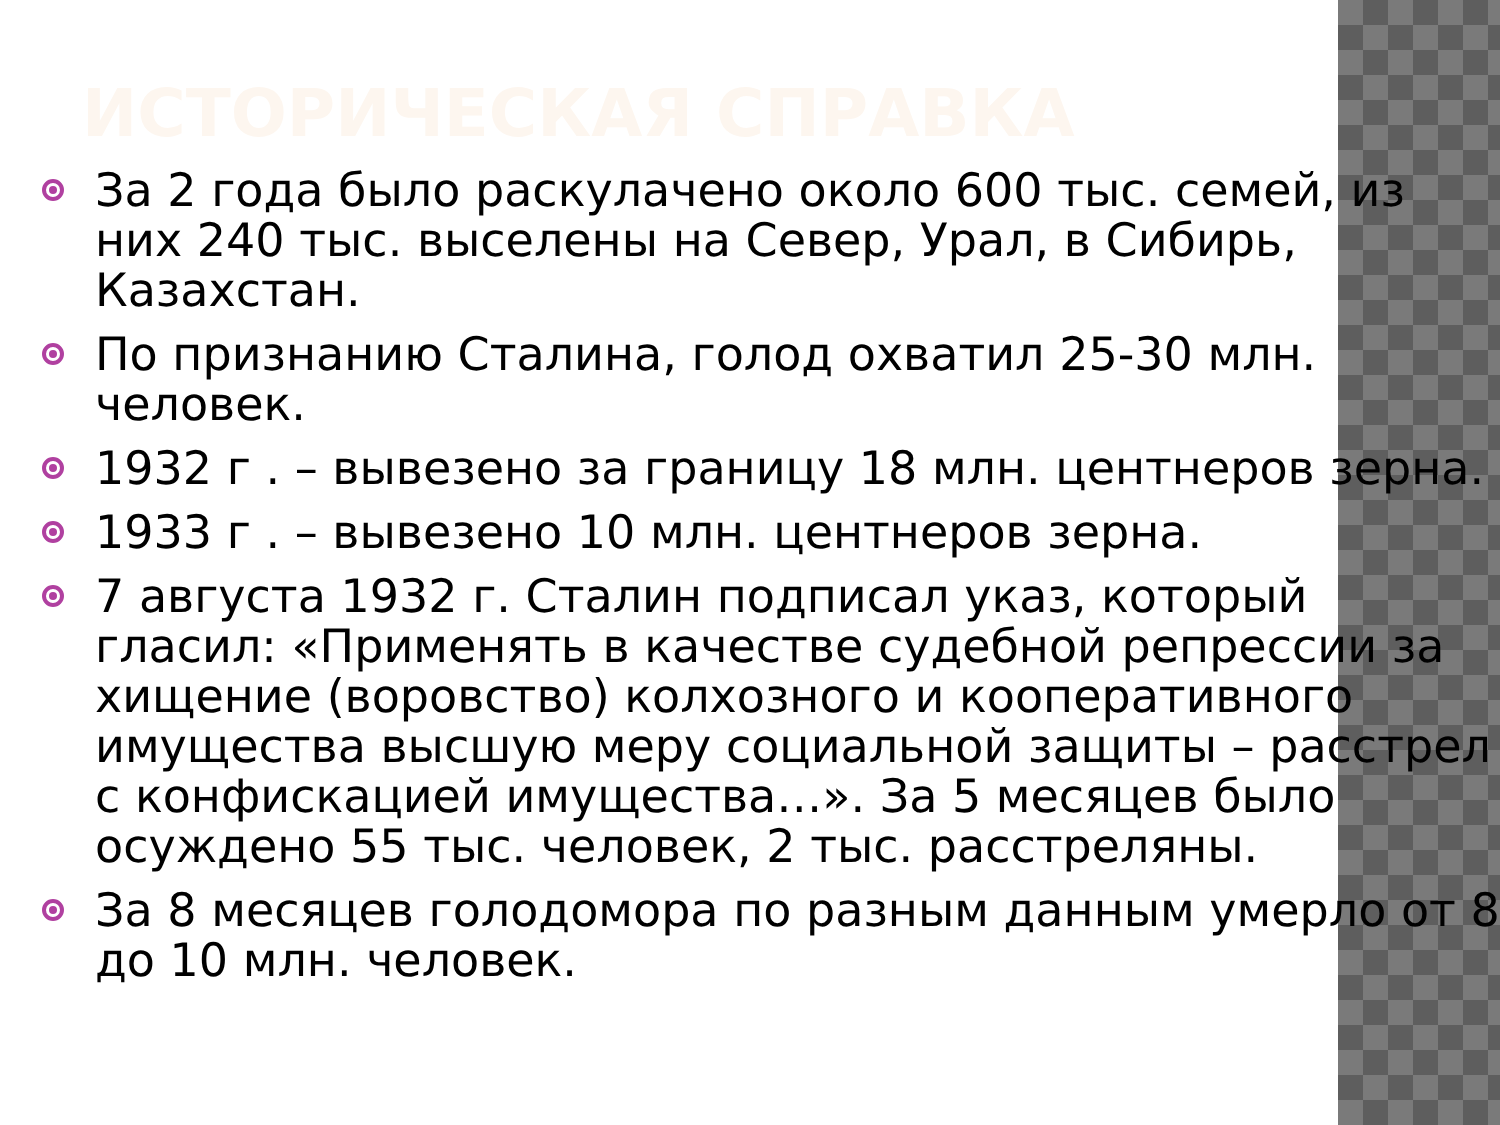ИСТОРИЧЕСКАЯ СПРАВКА
За 2 года было раскулачено около 600 тыс. семей, из них 240 тыс. выселены на Север, Урал, в Сибирь, Казахстан.
По признанию Сталина, голод охватил 25-30 млн. человек.
1932 г . – вывезено за границу 18 млн. центнеров зерна.
1933 г . – вывезено 10 млн. центнеров зерна.
7 августа 1932 г. Сталин подписал указ, который гласил: «Применять в качестве судебной репрессии за хищение (воровство) колхозного и кооперативного имущества высшую меру социальной защиты – расстрел с конфискацией имущества…». За 5 месяцев было осуждено 55 тыс. человек, 2 тыс. расстреляны.
За 8 месяцев голодомора по разным данным умерло от 8 до 10 млн. человек.